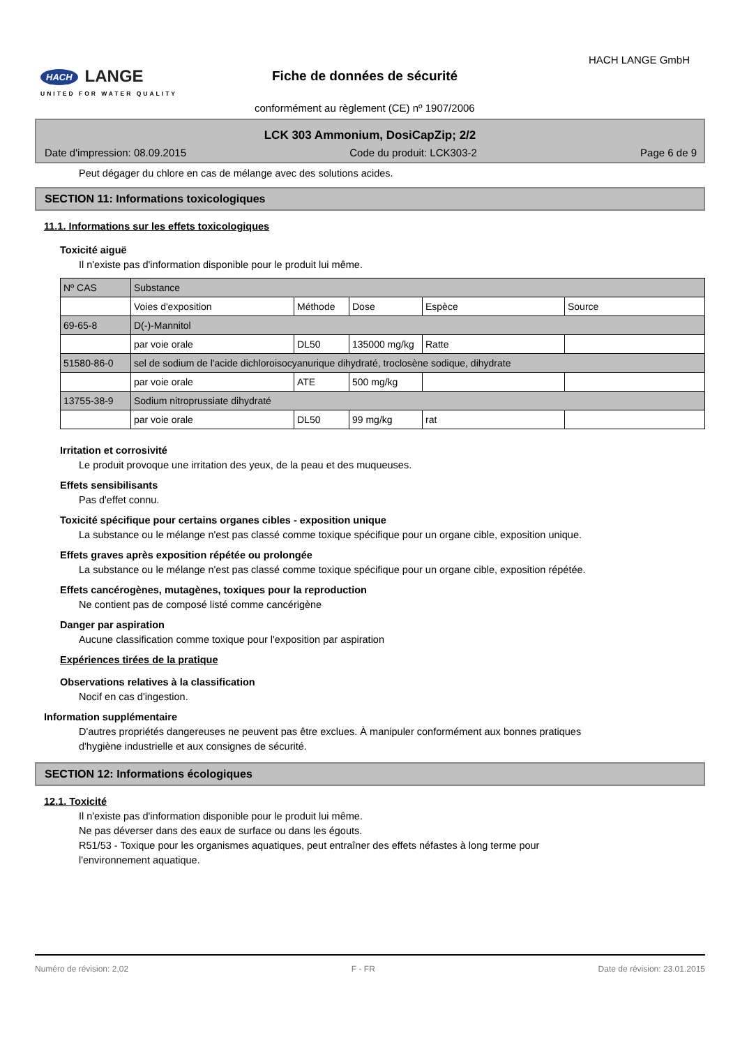HACH LANGE
UNITED FOR WATER QUALITY
HACH LANGE GmbH
Fiche de données de sécurité
conformément au règlement (CE) nº 1907/2006
LCK 303 Ammonium, DosiCapZip; 2/2
Date d'impression: 08.09.2015 Code du produit: LCK303-2 Page 6 de 9
Peut dégager du chlore en cas de mélange avec des solutions acides.
SECTION 11: Informations toxicologiques
11.1. Informations sur les effets toxicologiques
Toxicité aiguë
Il n'existe pas d'information disponible pour le produit lui même.
| Nº CAS | Substance | | | | |
| | Voies d'exposition | Méthode | Dose | Espèce | Source |
| 69-65-8 | D(-)-Mannitol | | | | |
| | par voie orale | DL50 | 135000 mg/kg | Ratte | |
| 51580-86-0 | sel de sodium de l'acide dichloroisocyanurique dihydraté, troclosène sodique, dihydrate | | | | |
| | par voie orale | ATE | 500 mg/kg | | |
| 13755-38-9 | Sodium nitroprussiate dihydraté | | | | |
| | par voie orale | DL50 | 99 mg/kg | rat | |
Irritation et corrosivité
Le produit provoque une irritation des yeux, de la peau et des muqueuses.
Effets sensibilisants
Pas d'effet connu.
Toxicité spécifique pour certains organes cibles - exposition unique
La substance ou le mélange n'est pas classé comme toxique spécifique pour un organe cible, exposition unique.
Effets graves après exposition répétée ou prolongée
La substance ou le mélange n'est pas classé comme toxique spécifique pour un organe cible, exposition répétée.
Effets cancérogènes, mutagènes, toxiques pour la reproduction
Ne contient pas de composé listé comme cancérigène
Danger par aspiration
Aucune classification comme toxique pour l'exposition par aspiration
Expériences tirées de la pratique
Observations relatives à la classification
Nocif en cas d'ingestion.
Information supplémentaire
D'autres propriétés dangereuses ne peuvent pas être exclues. À manipuler conformément aux bonnes pratiques d'hygiène industrielle et aux consignes de sécurité.
SECTION 12: Informations écologiques
12.1. Toxicité
Il n'existe pas d'information disponible pour le produit lui même.
Ne pas déverser dans des eaux de surface ou dans les égouts.
R51/53 - Toxique pour les organismes aquatiques, peut entraîner des effets néfastes à long terme pour l'environnement aquatique.
Numéro de révision: 2,02 F - FR Date de révision: 23.01.2015